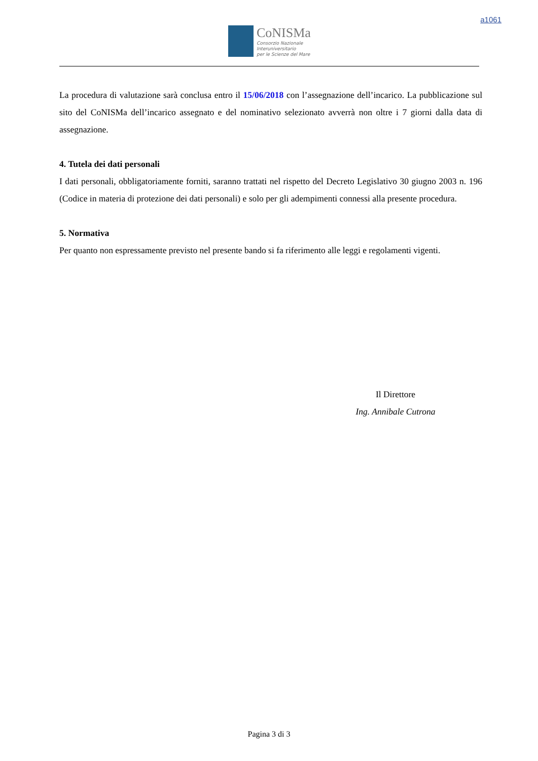a1061
CoNISMa
Consorzio Nazionale
Interuniversitario
per le Scienze del Mare
La procedura di valutazione sarà conclusa entro il 15/06/2018 con l’assegnazione dell’incarico. La pubblicazione sul sito del CoNISMa dell’incarico assegnato e del nominativo selezionato avverrà non oltre i 7 giorni dalla data di assegnazione.
4. Tutela dei dati personali
I dati personali, obbligatoriamente forniti, saranno trattati nel rispetto del Decreto Legislativo 30 giugno 2003 n. 196 (Codice in materia di protezione dei dati personali) e solo per gli adempimenti connessi alla presente procedura.
5. Normativa
Per quanto non espressamente previsto nel presente bando si fa riferimento alle leggi e regolamenti vigenti.
Il Direttore
Ing. Annibale Cutrona
Pagina 3 di 3